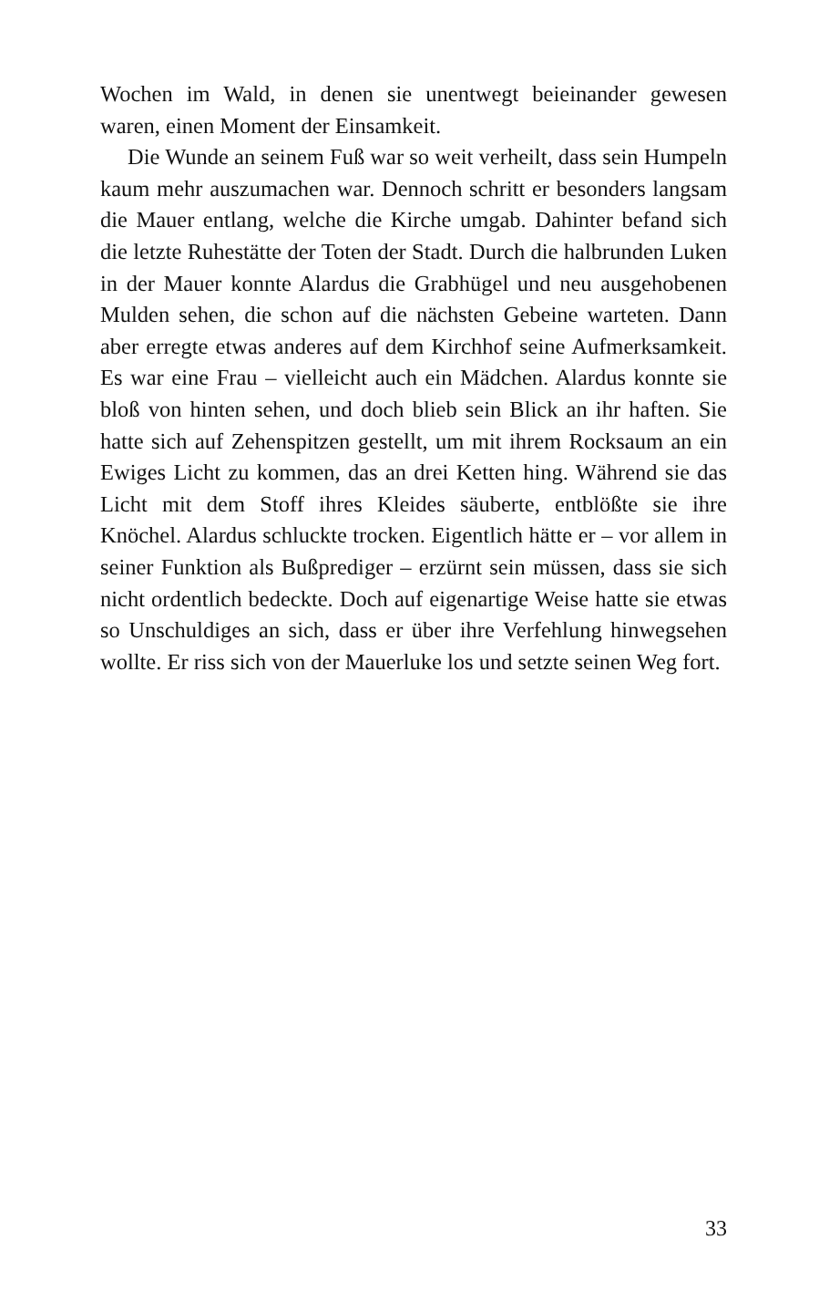Wochen im Wald, in denen sie unentwegt beieinander gewesen waren, einen Moment der Einsamkeit.
Die Wunde an seinem Fuß war so weit verheilt, dass sein Humpeln kaum mehr auszumachen war. Dennoch schritt er besonders langsam die Mauer entlang, welche die Kirche umgab. Dahinter befand sich die letzte Ruhestätte der Toten der Stadt. Durch die halbrunden Luken in der Mauer konnte Alardus die Grabhügel und neu ausgehobenen Mulden sehen, die schon auf die nächsten Gebeine warteten. Dann aber erregte etwas anderes auf dem Kirchhof seine Aufmerksamkeit. Es war eine Frau – vielleicht auch ein Mädchen. Alardus konnte sie bloß von hinten sehen, und doch blieb sein Blick an ihr haften. Sie hatte sich auf Zehenspitzen gestellt, um mit ihrem Rocksaum an ein Ewiges Licht zu kommen, das an drei Ketten hing. Während sie das Licht mit dem Stoff ihres Kleides säuberte, entblößte sie ihre Knöchel. Alardus schluckte trocken. Eigentlich hätte er – vor allem in seiner Funktion als Bußprediger – erzürnt sein müssen, dass sie sich nicht ordentlich bedeckte. Doch auf eigenartige Weise hatte sie etwas so Unschuldiges an sich, dass er über ihre Verfehlung hinwegsehen wollte. Er riss sich von der Mauerluke los und setzte seinen Weg fort.
33